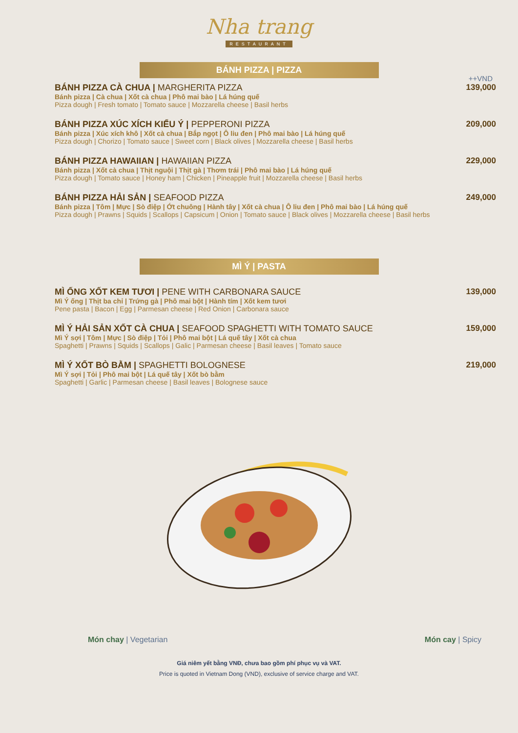Nha trang
RESTAURANT
BÁNH PIZZA | PIZZA
++VND
BÁNH PIZZA CÀ CHUA | MARGHERITA PIZZA
Bánh pizza | Cà chua | Xốt cà chua | Phô mai bào | Lá húng quế
Pizza dough | Fresh tomato | Tomato sauce | Mozzarella cheese | Basil herbs
139,000
BÁNH PIZZA XÚC XÍCH KIỂU Ý | PEPPERONI PIZZA
Bánh pizza | Xúc xích khô | Xốt cà chua | Bắp ngọt | Ô liu đen | Phô mai bào | Lá húng quế
Pizza dough | Chorizo | Tomato sauce | Sweet corn | Black olives | Mozzarella cheese | Basil herbs
209,000
BÁNH PIZZA HAWAIIAN | HAWAIIAN PIZZA
Bánh pizza | Xốt cà chua | Thịt nguội | Thịt gà | Thơm trái | Phô mai bào | Lá húng quế
Pizza dough | Tomato sauce | Honey ham | Chicken | Pineapple fruit | Mozzarella cheese | Basil herbs
229,000
BÁNH PIZZA HẢI SẢN | SEAFOOD PIZZA
Bánh pizza | Tôm | Mực | Sò điệp | Ớt chuông | Hành tây | Xốt cà chua | Ô liu đen | Phô mai bào | Lá húng quế
Pizza dough | Prawns | Squids | Scallops | Capsicum | Onion | Tomato sauce | Black olives | Mozzarella cheese | Basil herbs
249,000
MÌ Ý | PASTA
MÌ ỐNG XỐT KEM TƯƠI | PENE WITH CARBONARA SAUCE
Mì Ý ống | Thịt ba chỉ | Trứng gà | Phô mai bột | Hành tím | Xốt kem tươi
Pene pasta | Bacon | Egg | Parmesan cheese | Red Onion | Carbonara sauce
139,000
MÌ Ý HẢI SẢN XỐT CÀ CHUA | SEAFOOD SPAGHETTI WITH TOMATO SAUCE
Mì Ý sợi | Tôm | Mực | Sò điệp | Tỏi | Phô mai bột | Lá quế tây | Xốt cà chua
Spaghetti | Prawns | Squids | Scallops | Galic | Parmesan cheese | Basil leaves | Tomato sauce
159,000
MÌ Ý XỐT BÒ BẰM | SPAGHETTI BOLOGNESE
Mì Ý sợi | Tỏi | Phô mai bột | Lá quế tây | Xốt bò bằm
Spaghetti | Garlic | Parmesan cheese | Basil leaves | Bolognese sauce
219,000
Món chay | Vegetarian Món cay | Spicy
Giá niêm yết bằng VNĐ, chưa bao gồm phí phục vụ và VAT.
Price is quoted in Vietnam Dong (VND), exclusive of service charge and VAT.